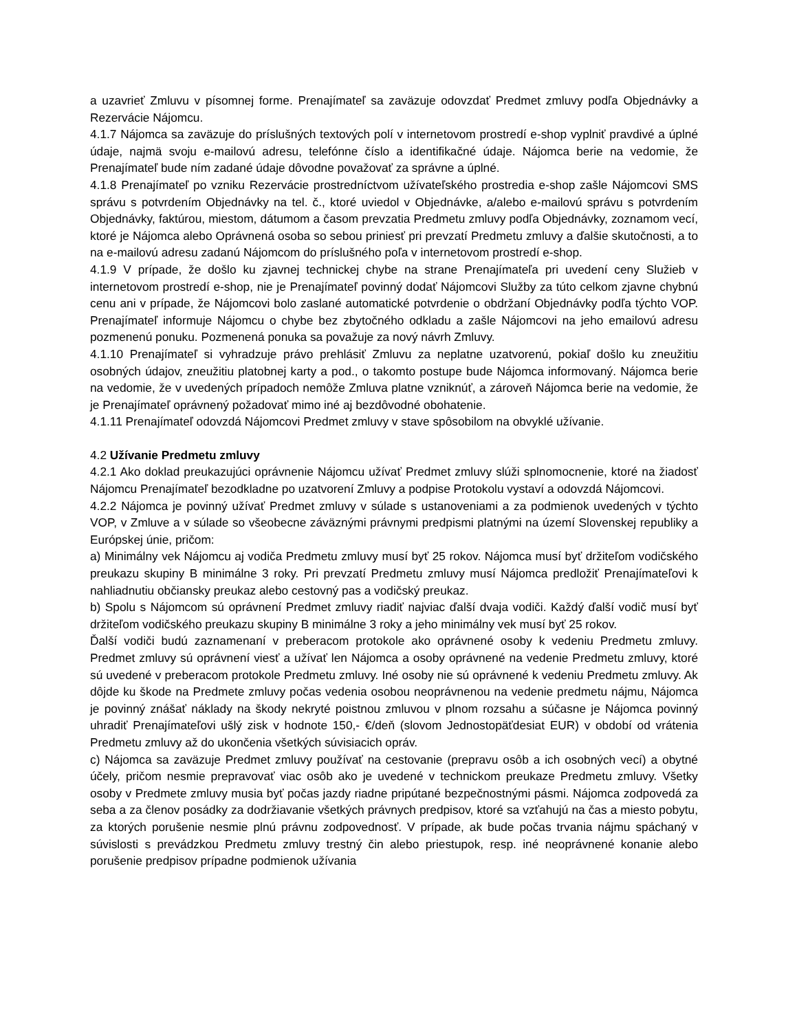a uzavrieť Zmluvu v písomnej forme. Prenajímateľ sa zaväzuje odovzdať Predmet zmluvy podľa Objednávky a Rezervácie Nájomcu.
4.1.7 Nájomca sa zaväzuje do príslušných textových polí v internetovom prostredí e-shop vyplniť pravdivé a úplné údaje, najmä svoju e-mailovú adresu, telefónne číslo a identifikačné údaje. Nájomca berie na vedomie, že Prenajímateľ bude ním zadané údaje dôvodne považovať za správne a úplné.
4.1.8 Prenajímateľ po vzniku Rezervácie prostredníctvom užívateľského prostredia e-shop zašle Nájomcovi SMS správu s potvrdením Objednávky na tel. č., ktoré uviedol v Objednávke, a/alebo e-mailovú správu s potvrdením Objednávky, faktúrou, miestom, dátumom a časom prevzatia Predmetu zmluvy podľa Objednávky, zoznamom vecí, ktoré je Nájomca alebo Oprávnená osoba so sebou priniesť pri prevzatí Predmetu zmluvy a ďalšie skutočnosti, a to na e-mailovú adresu zadanú Nájomcom do príslušného poľa v internetovom prostredí e-shop.
4.1.9 V prípade, že došlo ku zjavnej technickej chybe na strane Prenajímateľa pri uvedení ceny Služieb v internetovom prostredí e-shop, nie je Prenajímateľ povinný dodať Nájomcovi Služby za túto celkom zjavne chybnú cenu ani v prípade, že Nájomcovi bolo zaslané automatické potvrdenie o obdržaní Objednávky podľa týchto VOP. Prenajímateľ informuje Nájomcu o chybe bez zbytočného odkladu a zašle Nájomcovi na jeho emailovú adresu pozmenenú ponuku. Pozmenená ponuka sa považuje za nový návrh Zmluvy.
4.1.10 Prenajímateľ si vyhradzuje právo prehlásiť Zmluvu za neplatne uzatvorenú, pokiaľ došlo ku zneužitiu osobných údajov, zneužitiu platobnej karty a pod., o takomto postupe bude Nájomca informovaný. Nájomca berie na vedomie, že v uvedených prípadoch nemôže Zmluva platne vzniknúť, a zároveň Nájomca berie na vedomie, že je Prenajímateľ oprávnený požadovať mimo iné aj bezdôvodné obohatenie.
4.1.11 Prenajímateľ odovzdá Nájomcovi Predmet zmluvy v stave spôsobilom na obvyklé užívanie.
4.2 Užívanie Predmetu zmluvy
4.2.1 Ako doklad preukazujúci oprávnenie Nájomcu užívať Predmet zmluvy slúži splnomocnenie, ktoré na žiadosť Nájomcu Prenajímateľ bezodkladne po uzatvorení Zmluvy a podpise Protokolu vystaví a odovzdá Nájomcovi.
4.2.2 Nájomca je povinný užívať Predmet zmluvy v súlade s ustanoveniami a za podmienok uvedených v týchto VOP, v Zmluve a v súlade so všeobecne záväznými právnymi predpismi platnými na území Slovenskej republiky a Európskej únie, pričom:
a) Minimálny vek Nájomcu aj vodiča Predmetu zmluvy musí byť 25 rokov. Nájomca musí byť držiteľom vodičského preukazu skupiny B minimálne 3 roky. Pri prevzatí Predmetu zmluvy musí Nájomca predložiť Prenajímateľovi k nahliadnutiu občiansky preukaz alebo cestovný pas a vodičský preukaz.
b) Spolu s Nájomcom sú oprávnení Predmet zmluvy riadiť najviac ďalší dvaja vodiči. Každý ďalší vodič musí byť držiteľom vodičského preukazu skupiny B minimálne 3 roky a jeho minimálny vek musí byť 25 rokov.
Ďalší vodiči budú zaznamenaní v preberacom protokole ako oprávnené osoby k vedeniu Predmetu zmluvy. Predmet zmluvy sú oprávnení viesť a užívať len Nájomca a osoby oprávnené na vedenie Predmetu zmluvy, ktoré sú uvedené v preberacom protokole Predmetu zmluvy. Iné osoby nie sú oprávnené k vedeniu Predmetu zmluvy. Ak dôjde ku škode na Predmete zmluvy počas vedenia osobou neoprávnenou na vedenie predmetu nájmu, Nájomca je povinný znášať náklady na škody nekryté poistnou zmluvou v plnom rozsahu a súčasne je Nájomca povinný uhradiť Prenajímateľovi ušlý zisk v hodnote 150,- €/deň (slovom Jednostopäťdesiat EUR) v období od vrátenia Predmetu zmluvy až do ukončenia všetkých súvisiacich opráv.
c) Nájomca sa zaväzuje Predmet zmluvy používať na cestovanie (prepravu osôb a ich osobných vecí) a obytné účely, pričom nesmie prepravovať viac osôb ako je uvedené v technickom preukaze Predmetu zmluvy. Všetky osoby v Predmete zmluvy musia byť počas jazdy riadne pripútané bezpečnostnými pásmi. Nájomca zodpovedá za seba a za členov posádky za dodržiavanie všetkých právnych predpisov, ktoré sa vzťahujú na čas a miesto pobytu, za ktorých porušenie nesmie plnú právnu zodpovednosť. V prípade, ak bude počas trvania nájmu spáchaný v súvislosti s prevádzkou Predmetu zmluvy trestný čin alebo priestupok, resp. iné neoprávnené konanie alebo porušenie predpisov prípadne podmienok užívania